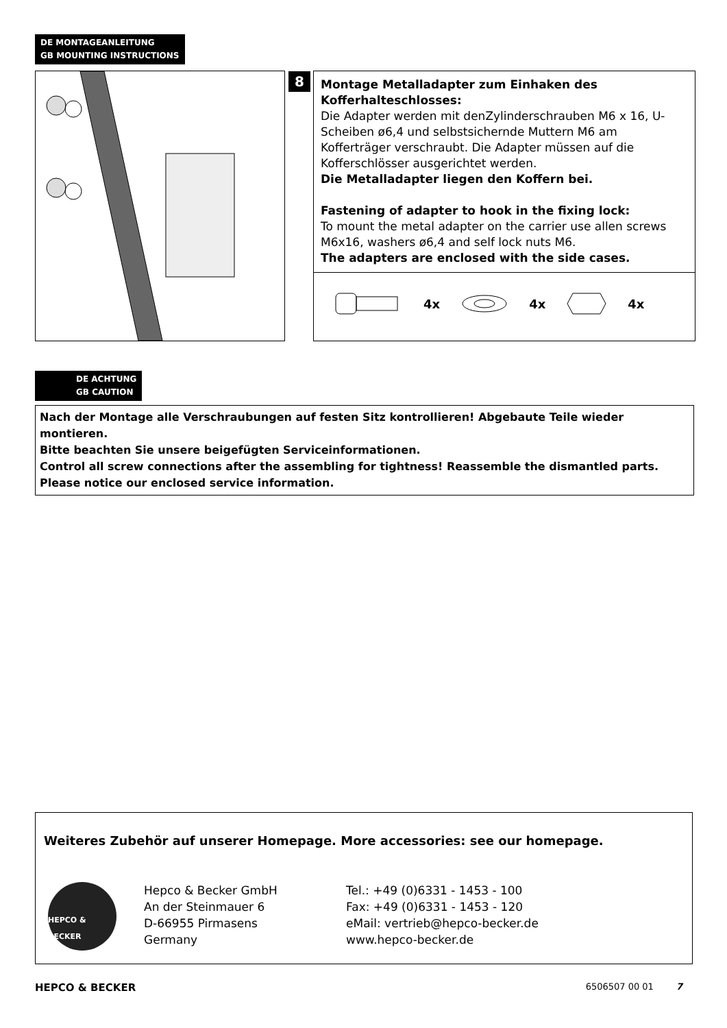DE MONTAGEANLEITUNG
GB MOUNTING INSTRUCTIONS
8
Montage Metalladapter zum Einhaken des Kofferhalteschlosses:
Die Adapter werden mit denZylinderschrauben M6 x 16, U-Scheiben ø6,4 und selbstsichernde Muttern M6 am Kofferträger verschraubt. Die Adapter müssen auf die Kofferschlösser ausgerichtet werden.
Die Metalladapter liegen den Koffern bei.
Fastening of adapter to hook in the fixing lock:
To mount the metal adapter on the carrier use allen screws M6x16, washers ø6,4 and self lock nuts M6.
The adapters are enclosed with the side cases.
4x 4x 4x
DE ACHTUNG
GB CAUTION
Nach der Montage alle Verschraubungen auf festen Sitz kontrollieren! Abgebaute Teile wieder montieren.
Bitte beachten Sie unsere beigefügten Serviceinformationen.
Control all screw connections after the assembling for tightness! Reassemble the dismantled parts.
Please notice our enclosed service information.
Weiteres Zubehör auf unserer Homepage. More accessories: see our homepage.
HEPCO & BECKER
Hepco & Becker GmbH
An der Steinmauer 6
D-66955 Pirmasens
Germany
Tel.: +49 (0)6331 - 1453 - 100
Fax: +49 (0)6331 - 1453 - 120
eMail: vertrieb@hepco-becker.de
www.hepco-becker.de
HEPCO & BECKER 6506507 00 01 7